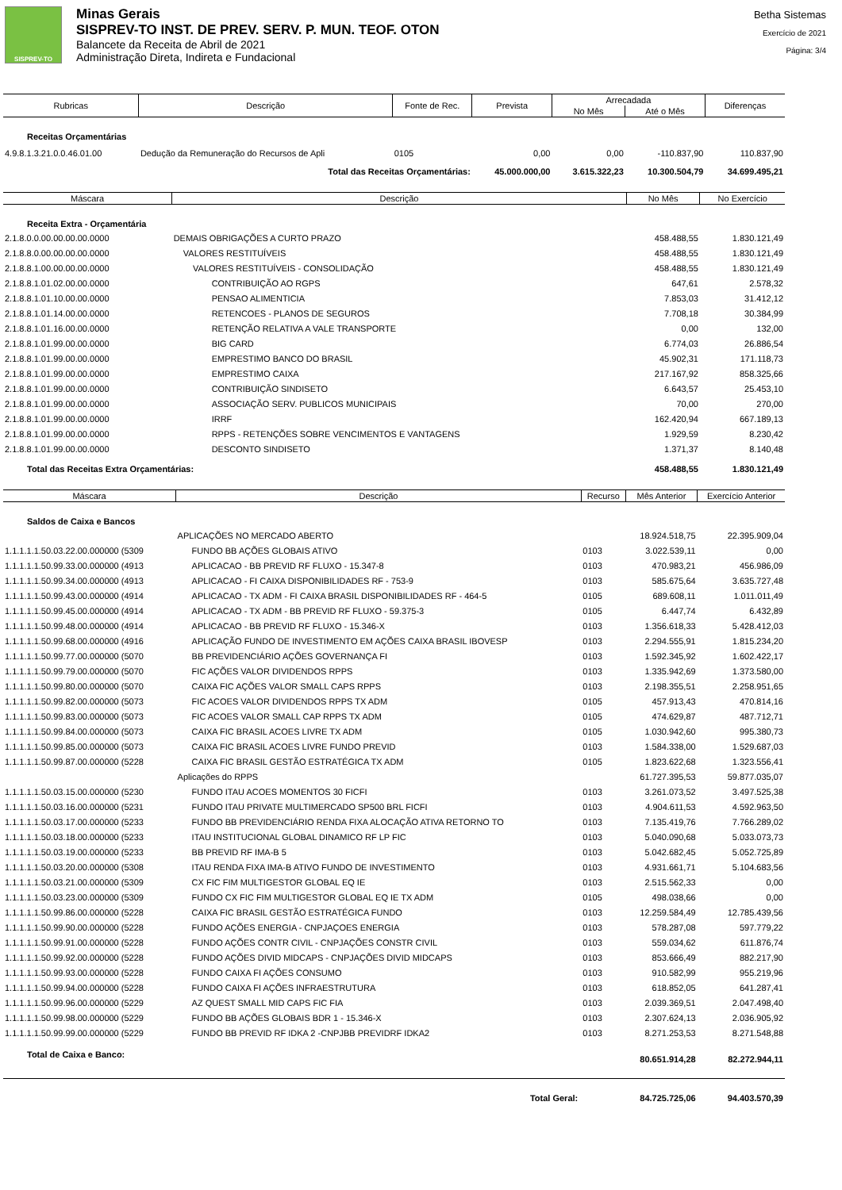SISPREV-TO
Minas Gerais
SISPREV-TO INST. DE PREV. SERV. P. MUN. TEOF. OTON
Balancete da Receita de Abril de 2021
Administração Direta, Indireta e Fundacional
Betha Sistemas
Exercício de 2021
Página: 3/4
| Rubricas | Descrição | Fonte de Rec. | Prevista | Arrecadada | | Diferenças |
| --- | --- | --- | --- | --- | --- | --- |
| | | | | No Mês | Até o Mês | |
| Receitas Orçamentárias | | | | | | |
| 4.9.8.1.3.21.0.0.46.01.00 | Dedução da Remuneração do Recursos de Apli | 0105 | 0,00 | 0,00 | -110.837,90 | 110.837,90 |
| Total das Receitas Orçamentárias: | | | 45.000.000,00 | 3.615.322,23 | 10.300.504,79 | 34.699.495,21 |
| Máscara | Descrição | No Mês | No Exercício |
| --- | --- | --- | --- |
| Receita Extra - Orçamentária | | | |
| 2.1.8.0.0.00.00.00.00.0000 | DEMAIS OBRIGAÇÕES A CURTO PRAZO | 458.488,55 | 1.830.121,49 |
| 2.1.8.8.0.00.00.00.00.0000 | VALORES RESTITUÍVEIS | 458.488,55 | 1.830.121,49 |
| 2.1.8.8.1.00.00.00.00.0000 | VALORES RESTITUÍVEIS - CONSOLIDAÇÃO | 458.488,55 | 1.830.121,49 |
| 2.1.8.8.1.01.02.00.00.0000 | CONTRIBUIÇÃO AO RGPS | 647,61 | 2.578,32 |
| 2.1.8.8.1.01.10.00.00.0000 | PENSAO ALIMENTICIA | 7.853,03 | 31.412,12 |
| 2.1.8.8.1.01.14.00.00.0000 | RETENCOES - PLANOS DE SEGUROS | 7.708,18 | 30.384,99 |
| 2.1.8.8.1.01.16.00.00.0000 | RETENÇÃO RELATIVA A VALE TRANSPORTE | 0,00 | 132,00 |
| 2.1.8.8.1.01.99.00.00.0000 | BIG CARD | 6.774,03 | 26.886,54 |
| 2.1.8.8.1.01.99.00.00.0000 | EMPRESTIMO BANCO DO BRASIL | 45.902,31 | 171.118,73 |
| 2.1.8.8.1.01.99.00.00.0000 | EMPRESTIMO CAIXA | 217.167,92 | 858.325,66 |
| 2.1.8.8.1.01.99.00.00.0000 | CONTRIBUIÇÃO SINDISETO | 6.643,57 | 25.453,10 |
| 2.1.8.8.1.01.99.00.00.0000 | ASSOCIAÇÃO SERV. PUBLICOS MUNICIPAIS | 70,00 | 270,00 |
| 2.1.8.8.1.01.99.00.00.0000 | IRRF | 162.420,94 | 667.189,13 |
| 2.1.8.8.1.01.99.00.00.0000 | RPPS - RETENÇÕES SOBRE VENCIMENTOS E VANTAGENS | 1.929,59 | 8.230,42 |
| 2.1.8.8.1.01.99.00.00.0000 | DESCONTO SINDISETO | 1.371,37 | 8.140,48 |
| Total das Receitas Extra Orçamentárias: | | 458.488,55 | 1.830.121,49 |
| Máscara | Descrição | Recurso | Mês Anterior | Exercício Anterior |
| --- | --- | --- | --- | --- |
| Saldos de Caixa e Bancos | | | | |
| | APLICAÇÕES NO MERCADO ABERTO | | 18.924.518,75 | 22.395.909,04 |
| 1.1.1.1.1.50.03.22.00.000000 (5309 | FUNDO BB AÇÕES GLOBAIS ATIVO | 0103 | 3.022.539,11 | 0,00 |
| 1.1.1.1.1.50.99.33.00.000000 (4913 | APLICACAO - BB PREVID RF FLUXO - 15.347-8 | 0103 | 470.983,21 | 456.986,09 |
| 1.1.1.1.1.50.99.34.00.000000 (4913 | APLICACAO - FI CAIXA DISPONIBILIDADES RF - 753-9 | 0103 | 585.675,64 | 3.635.727,48 |
| 1.1.1.1.1.50.99.43.00.000000 (4914 | APLICACAO - TX ADM - FI CAIXA BRASIL DISPONIBILIDADES RF - 464-5 | 0105 | 689.608,11 | 1.011.011,49 |
| 1.1.1.1.1.50.99.45.00.000000 (4914 | APLICACAO - TX ADM - BB PREVID RF FLUXO - 59.375-3 | 0105 | 6.447,74 | 6.432,89 |
| 1.1.1.1.1.50.99.48.00.000000 (4914 | APLICACAO - BB PREVID RF FLUXO - 15.346-X | 0103 | 1.356.618,33 | 5.428.412,03 |
| 1.1.1.1.1.50.99.68.00.000000 (4916 | APLICAÇÃO FUNDO DE INVESTIMENTO EM AÇÕES CAIXA BRASIL IBOVESP | 0103 | 2.294.555,91 | 1.815.234,20 |
| 1.1.1.1.1.50.99.77.00.000000 (5070 | BB PREVIDENCIÁRIO AÇÕES GOVERNANÇA FI | 0103 | 1.592.345,92 | 1.602.422,17 |
| 1.1.1.1.1.50.99.79.00.000000 (5070 | FIC AÇÕES VALOR DIVIDENDOS RPPS | 0103 | 1.335.942,69 | 1.373.580,00 |
| 1.1.1.1.1.50.99.80.00.000000 (5070 | CAIXA FIC AÇÕES VALOR SMALL CAPS RPPS | 0103 | 2.198.355,51 | 2.258.951,65 |
| 1.1.1.1.1.50.99.82.00.000000 (5073 | FIC ACOES VALOR DIVIDENDOS RPPS TX ADM | 0105 | 457.913,43 | 470.814,16 |
| 1.1.1.1.1.50.99.83.00.000000 (5073 | FIC ACOES VALOR SMALL CAP RPPS TX ADM | 0105 | 474.629,87 | 487.712,71 |
| 1.1.1.1.1.50.99.84.00.000000 (5073 | CAIXA FIC BRASIL ACOES LIVRE TX ADM | 0105 | 1.030.942,60 | 995.380,73 |
| 1.1.1.1.1.50.99.85.00.000000 (5073 | CAIXA FIC BRASIL ACOES LIVRE FUNDO PREVID | 0103 | 1.584.338,00 | 1.529.687,03 |
| 1.1.1.1.1.50.99.87.00.000000 (5228 | CAIXA FIC BRASIL GESTÃO ESTRATÉGICA TX ADM | 0105 | 1.823.622,68 | 1.323.556,41 |
| | Aplicações do RPPS | | 61.727.395,53 | 59.877.035,07 |
| 1.1.1.1.1.50.03.15.00.000000 (5230 | FUNDO ITAU ACOES MOMENTOS 30 FICFI | 0103 | 3.261.073,52 | 3.497.525,38 |
| 1.1.1.1.1.50.03.16.00.000000 (5231 | FUNDO ITAU PRIVATE MULTIMERCADO SP500 BRL FICFI | 0103 | 4.904.611,53 | 4.592.963,50 |
| 1.1.1.1.1.50.03.17.00.000000 (5233 | FUNDO BB PREVIDENCIÁRIO RENDA FIXA ALOCAÇÃO ATIVA RETORNO TO | 0103 | 7.135.419,76 | 7.766.289,02 |
| 1.1.1.1.1.50.03.18.00.000000 (5233 | ITAU INSTITUCIONAL GLOBAL DINAMICO RF LP FIC | 0103 | 5.040.090,68 | 5.033.073,73 |
| 1.1.1.1.1.50.03.19.00.000000 (5233 | BB PREVID RF IMA-B 5 | 0103 | 5.042.682,45 | 5.052.725,89 |
| 1.1.1.1.1.50.03.20.00.000000 (5308 | ITAU RENDA FIXA IMA-B ATIVO FUNDO DE INVESTIMENTO | 0103 | 4.931.661,71 | 5.104.683,56 |
| 1.1.1.1.1.50.03.21.00.000000 (5309 | CX FIC FIM MULTIGESTOR GLOBAL EQ IE | 0103 | 2.515.562,33 | 0,00 |
| 1.1.1.1.1.50.03.23.00.000000 (5309 | FUNDO CX FIC FIM MULTIGESTOR GLOBAL EQ IE TX ADM | 0105 | 498.038,66 | 0,00 |
| 1.1.1.1.1.50.99.86.00.000000 (5228 | CAIXA FIC BRASIL GESTÃO ESTRATÉGICA FUNDO | 0103 | 12.259.584,49 | 12.785.439,56 |
| 1.1.1.1.1.50.99.90.00.000000 (5228 | FUNDO AÇÕES ENERGIA - CNPJAÇOES ENERGIA | 0103 | 578.287,08 | 597.779,22 |
| 1.1.1.1.1.50.99.91.00.000000 (5228 | FUNDO AÇÕES CONTR CIVIL - CNPJAÇÕES CONSTR CIVIL | 0103 | 559.034,62 | 611.876,74 |
| 1.1.1.1.1.50.99.92.00.000000 (5228 | FUNDO AÇÕES DIVID MIDCAPS - CNPJAÇÕES DIVID MIDCAPS | 0103 | 853.666,49 | 882.217,90 |
| 1.1.1.1.1.50.99.93.00.000000 (5228 | FUNDO CAIXA FI AÇÕES CONSUMO | 0103 | 910.582,99 | 955.219,96 |
| 1.1.1.1.1.50.99.94.00.000000 (5228 | FUNDO CAIXA FI AÇÕES INFRAESTRUTURA | 0103 | 618.852,05 | 641.287,41 |
| 1.1.1.1.1.50.99.96.00.000000 (5229 | AZ QUEST SMALL MID CAPS FIC FIA | 0103 | 2.039.369,51 | 2.047.498,40 |
| 1.1.1.1.1.50.99.98.00.000000 (5229 | FUNDO BB AÇÕES GLOBAIS BDR 1 - 15.346-X | 0103 | 2.307.624,13 | 2.036.905,92 |
| 1.1.1.1.1.50.99.99.00.000000 (5229 | FUNDO BB PREVID RF IDKA 2 -CNPJBB PREVIDRF IDKA2 | 0103 | 8.271.253,53 | 8.271.548,88 |
| Total de Caixa e Banco: | | | 80.651.914,28 | 82.272.944,11 |
| Total Geral: | | | 84.725.725,06 | 94.403.570,39 |